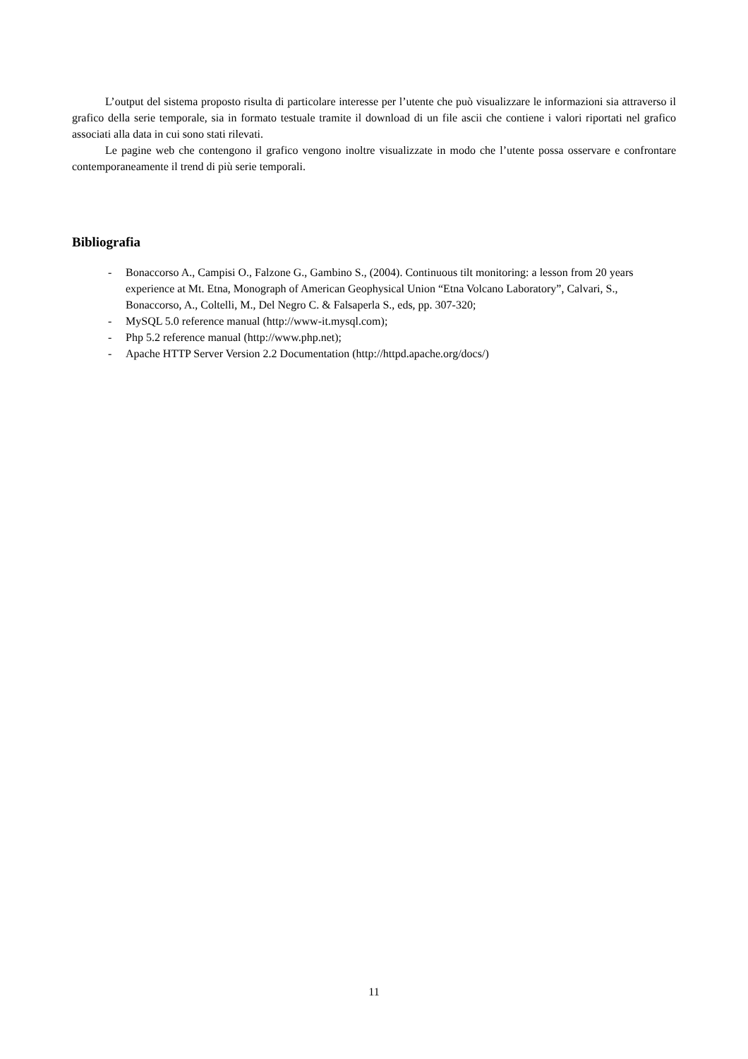L’output del sistema proposto risulta di particolare interesse per l’utente che può visualizzare le informazioni sia attraverso il grafico della serie temporale, sia in formato testuale tramite il download di un file ascii che contiene i valori riportati nel grafico associati alla data in cui sono stati rilevati.
Le pagine web che contengono il grafico vengono inoltre visualizzate in modo che l’utente possa osservare e confrontare contemporaneamente il trend di più serie temporali.
Bibliografia
- Bonaccorso A., Campisi O., Falzone G., Gambino S., (2004). Continuous tilt monitoring: a lesson from 20 years experience at Mt. Etna, Monograph of American Geophysical Union “Etna Volcano Laboratory”, Calvari, S., Bonaccorso, A., Coltelli, M., Del Negro C. & Falsaperla S., eds, pp. 307-320;
- MySQL 5.0 reference manual (http://www-it.mysql.com);
- Php 5.2 reference manual (http://www.php.net);
- Apache HTTP Server Version 2.2 Documentation (http://httpd.apache.org/docs/)
11